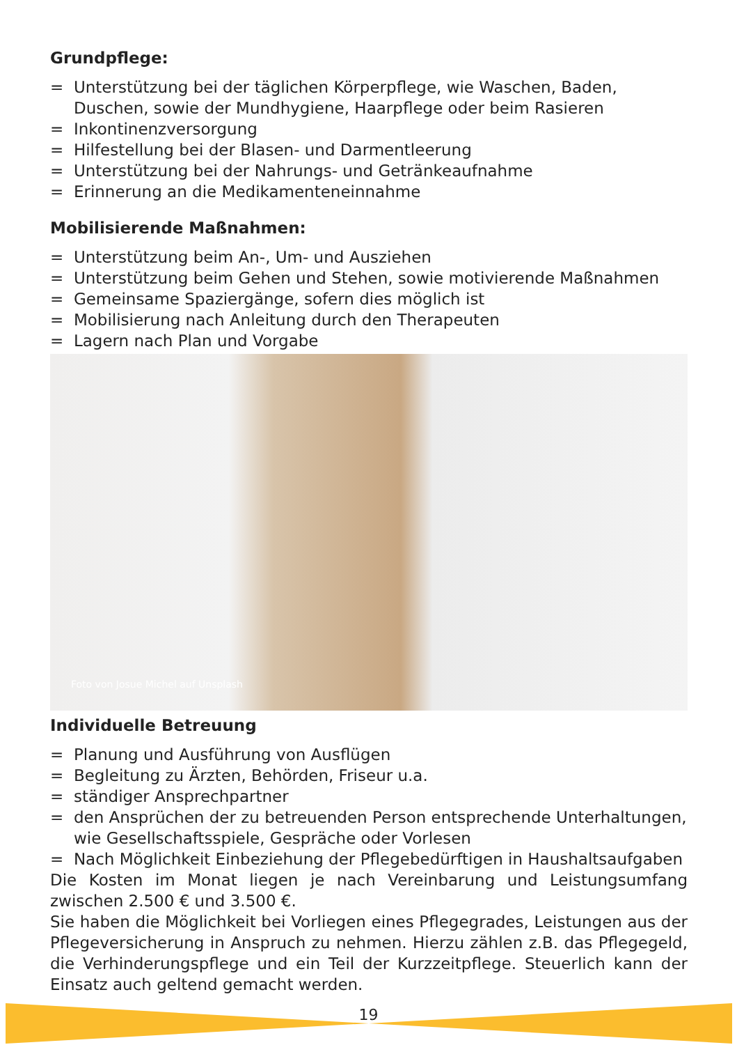Grundpflege:
= Unterstützung bei der täglichen Körperpflege, wie Waschen, Baden, Duschen, sowie der Mundhygiene, Haarpflege oder beim Rasieren
= Inkontinenzversorgung
= Hilfestellung bei der Blasen- und Darmentleerung
= Unterstützung bei der Nahrungs- und Getränkeaufnahme
= Erinnerung an die Medikamenteneinnahme
Mobilisierende Maßnahmen:
= Unterstützung beim An-, Um- und Ausziehen
= Unterstützung beim Gehen und Stehen, sowie motivierende Maßnahmen
= Gemeinsame Spaziergänge, sofern dies möglich ist
= Mobilisierung nach Anleitung durch den Therapeuten
= Lagern nach Plan und Vorgabe
Foto von Josue Michel auf Unsplash
Individuelle Betreuung
= Planung und Ausführung von Ausflügen
= Begleitung zu Ärzten, Behörden, Friseur u.a.
= ständiger Ansprechpartner
= den Ansprüchen der zu betreuenden Person entsprechende Unterhaltungen, wie Gesellschaftsspiele, Gespräche oder Vorlesen
= Nach Möglichkeit Einbeziehung der Pflegebedürftigen in Haushaltsaufgaben
Die Kosten im Monat liegen je nach Vereinbarung und Leistungsumfang zwischen 2.500 € und 3.500 €.
Sie haben die Möglichkeit bei Vorliegen eines Pflegegrades, Leistungen aus der Pflegeversicherung in Anspruch zu nehmen. Hierzu zählen z.B. das Pflegegeld, die Verhinderungspflege und ein Teil der Kurzzeitpflege. Steuerlich kann der Einsatz auch geltend gemacht werden.
19